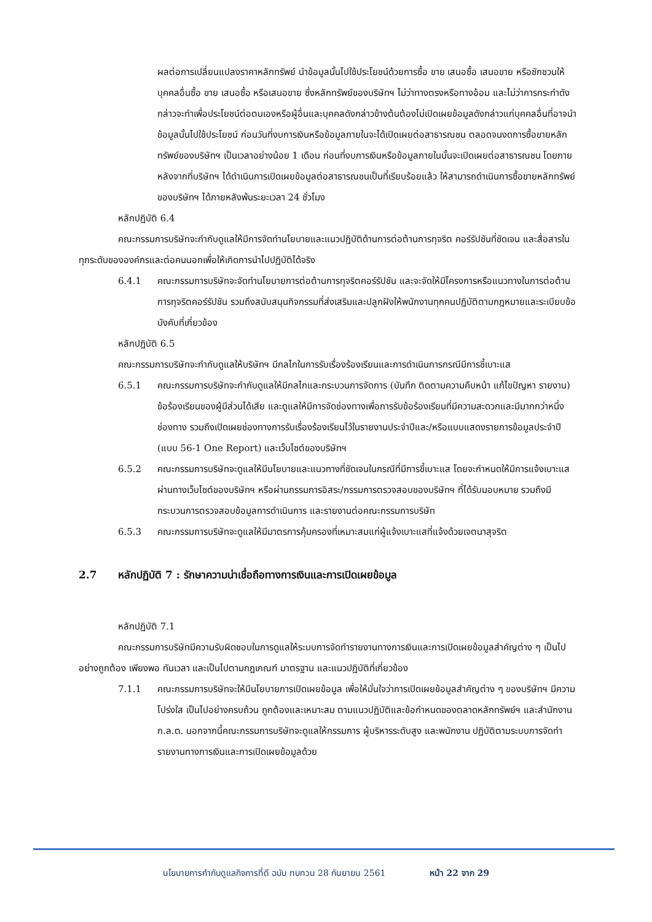ผลต่อการเปลี่ยนแปลงราคาหลักทรัพย์ นำข้อมูลนั้นไปใช้ประโยชน์ด้วยการซื้อ ขาย เสนอซื้อ เสนอขาย หรือชักชวนให้บุคคลอื่นซื้อ ขาย เสนอซื้อ หรือเสนอขาย ซึ่งหลักทรัพย์ของบริษัทฯ ไม่ว่าทางตรงหรือทางอ้อม และไม่ว่าการกระทำดังกล่าวจะทำเพื่อประโยชน์ต่อตนเองหรือผู้อื่นและบุคคลดังกล่าวข้างต้นต้องไม่เปิดเผยข้อมูลดังกล่าวแก่บุคคลอื่นที่อาจนำข้อมูลนั้นไปใช้ประโยชน์ ก่อนวันที่งบการเงินหรือข้อมูลภายในจะได้เปิดเผยต่อสาธารณชน ตลอดจนงดการซื้อขายหลักทรัพย์ของบริษัทฯ เป็นเวลาอย่างน้อย 1 เดือน ก่อนที่งบการเงินหรือข้อมูลภายในนั้นจะเปิดเผยต่อสาธารณชน โดยภายหลังจากที่บริษัทฯ ได้ดำเนินการเปิดเผยข้อมูลต่อสาธารณชนเป็นที่เรียบร้อยแล้ว ให้สามารถดำเนินการซื้อขายหลักทรัพย์ของบริษัทฯ ได้ภายหลังพ้นระยะเวลา 24 ชั่วโมง
หลักปฏิบัติ 6.4
คณะกรรมการบริษัทจะกำกับดูแลให้มีการจัดทำนโยบายและแนวปฏิบัติด้านการต่อต้านการทุจริต คอร์รัปชันที่ชัดเจน และสื่อสารในทุกระดับขององค์กรและต่อคนนอกเพื่อให้เกิดการนำไปปฏิบัติได้จริง
6.4.1 คณะกรรมการบริษัทจะจัดทำนโยบายการต่อต้านการทุจริตคอร์รัปชัน และจะจัดให้มีโครงการหรือแนวทางในการต่อต้านการทุจริตคอร์รัปชัน รวมถึงสนับสนุนกิจกรรมที่ส่งเสริมและปลูกฝังให้พนักงานทุกคนปฏิบัติตามกฎหมายและระเบียบข้อบังคับที่เกี่ยวข้อง
หลักปฏิบัติ 6.5
คณะกรรมการบริษัทจะกำกับดูแลให้บริษัทฯ มีกลไกในการรับเรื่องร้องเรียนและการดำเนินการกรณีมีการชี้เบาะแส
6.5.1 คณะกรรมการบริษัทจะกำกับดูแลให้มีกลไกและกระบวนการจัดการ (บันทึก ติดตามความคืบหน้า แก้ไขปัญหา รายงาน) ข้อร้องเรียนของผู้มีส่วนได้เสีย และดูแลให้มีการจัดช่องทางเพื่อการรับข้อร้องเรียนที่มีความสะดวกและมีมากกว่าหนึ่งช่องทาง รวมถึงเปิดเผยช่องทางการรับเรื่องร้องเรียนไว้ในรายงานประจำปีและ/หรือแบบแสดงรายการข้อมูลประจำปี (แบบ 56-1 One Report) และเว็บไซต์ของบริษัทฯ
6.5.2 คณะกรรมการบริษัทจะดูแลให้มีนโยบายและแนวทางที่ชัดเจนในกรณีที่มีการชี้เบาะแส โดยจะกำหนดให้มีการแจ้งเบาะแสผ่านทางเว็บไซต์ของบริษัทฯ หรือผ่านกรรมการอิสระ/กรรมการตรวจสอบของบริษัทฯ ที่ได้รับมอบหมาย รวมถึงมีกระบวนการตรวจสอบข้อมูลการดำเนินการ และรายงานต่อคณะกรรมการบริษัท
6.5.3 คณะกรรมการบริษัทจะดูแลให้มีมาตรการคุ้มครองที่เหมาะสมแก่ผู้แจ้งเบาะแสที่แจ้งด้วยเจตนาสุจริต
2.7 หลักปฏิบัติ 7 : รักษาความน่าเชื่อถือทางการเงินและการเปิดเผยข้อมูล
หลักปฏิบัติ 7.1
คณะกรรมการบริษัทมีความรับผิดชอบในการดูแลให้ระบบการจัดทำรายงานทางการเงินและการเปิดเผยข้อมูลสำคัญต่าง ๆ เป็นไปอย่างถูกต้อง เพียงพอ ทันเวลา และเป็นไปตามกฎเกณฑ์ มาตรฐาน และแนวปฏิบัติที่เกี่ยวข้อง
7.1.1 คณะกรรมการบริษัทจะให้มีนโยบายการเปิดเผยข้อมูล เพื่อให้มั่นใจว่าการเปิดเผยข้อมูลสำคัญต่าง ๆ ของบริษัทฯ มีความโปร่งใส เป็นไปอย่างครบถ้วน ถูกต้องและเหมาะสม ตามแนวปฏิบัติและข้อกำหนดของตลาดหลักทรัพย์ฯ และสำนักงาน ก.ล.ต. นอกจากนี้คณะกรรมการบริษัทจะดูแลให้กรรมการ ผู้บริหารระดับสูง และพนักงาน ปฏิบัติตามระบบการจัดทำรายงานทางการเงินและการเปิดเผยข้อมูลด้วย
นโยบายการกำกับดูแลกิจการที่ดี ฉบับ ทบทวน 28 กันยายน 2561 หน้า 22 จาก 29